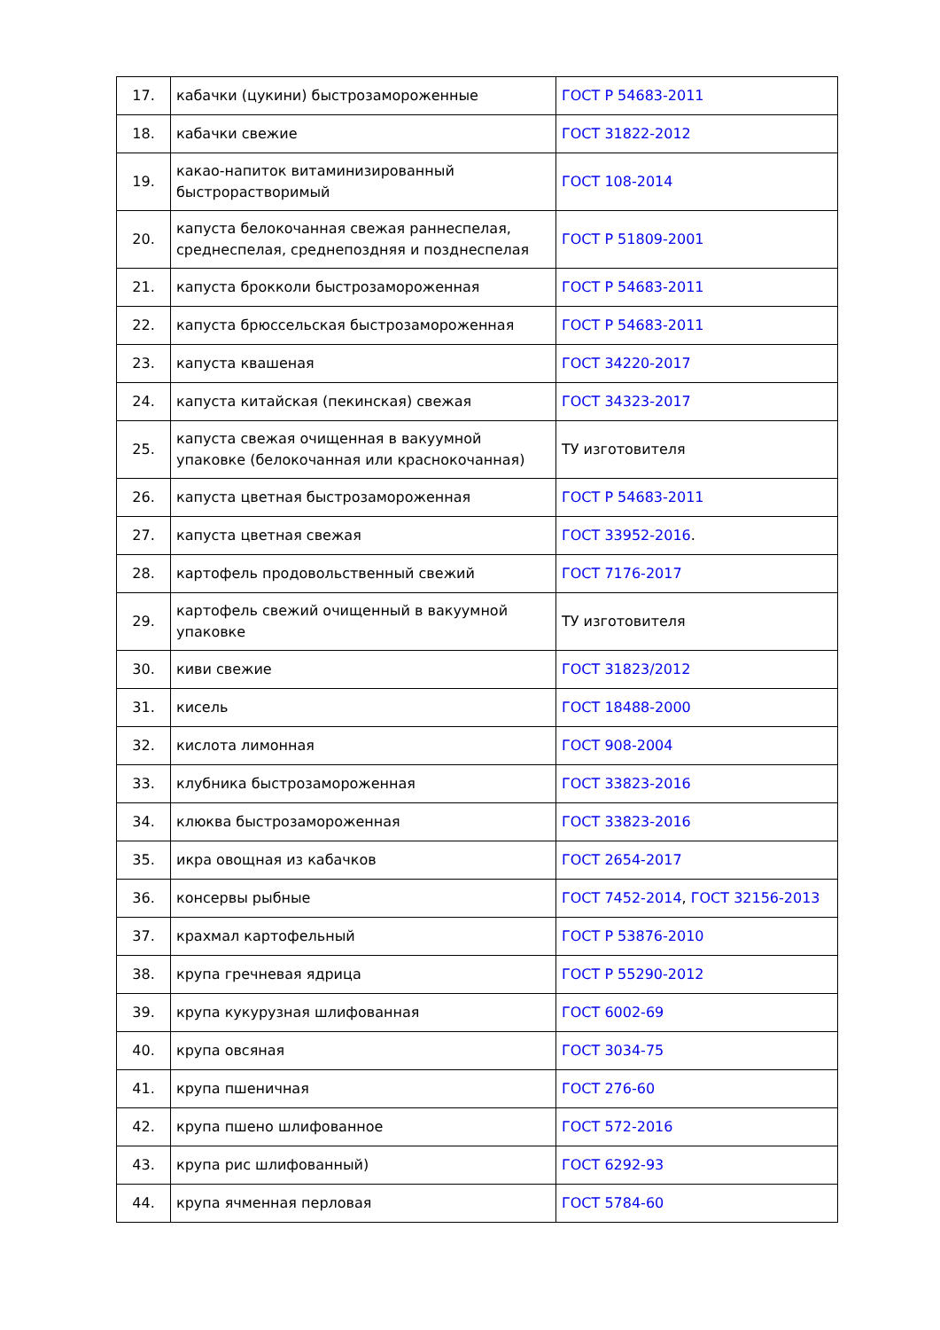| 17. | кабачки (цукини) быстрозамороженные | ГОСТ Р 54683-2011 |
| 18. | кабачки свежие | ГОСТ 31822-2012 |
| 19. | какао-напиток витаминизированный быстрорастворимый | ГОСТ 108-2014 |
| 20. | капуста белокочанная свежая раннеспелая, среднеспелая, среднепоздняя и позднеспелая | ГОСТ Р 51809-2001 |
| 21. | капуста брокколи быстрозамороженная | ГОСТ Р 54683-2011 |
| 22. | капуста брюссельская быстрозамороженная | ГОСТ Р 54683-2011 |
| 23. | капуста квашеная | ГОСТ 34220-2017 |
| 24. | капуста китайская (пекинская) свежая | ГОСТ 34323-2017 |
| 25. | капуста свежая очищенная в вакуумной упаковке (белокочанная или краснокочанная) | ТУ изготовителя |
| 26. | капуста цветная быстрозамороженная | ГОСТ Р 54683-2011 |
| 27. | капуста цветная свежая | ГОСТ 33952-2016 . |
| 28. | картофель продовольственный свежий | ГОСТ 7176-2017 |
| 29. | картофель свежий очищенный в вакуумной упаковке | ТУ изготовителя |
| 30. | киви свежие | ГОСТ 31823/2012 |
| 31. | кисель | ГОСТ 18488-2000 |
| 32. | кислота лимонная | ГОСТ 908-2004 |
| 33. | клубника быстрозамороженная | ГОСТ 33823-2016 |
| 34. | клюква быстрозамороженная | ГОСТ 33823-2016 |
| 35. | икра овощная из кабачков | ГОСТ 2654-2017 |
| 36. | консервы рыбные | ГОСТ 7452-2014 , ГОСТ 32156-2013 |
| 37. | крахмал картофельный | ГОСТ Р 53876-2010 |
| 38. | крупа гречневая ядрица | ГОСТ Р 55290-2012 |
| 39. | крупа кукурузная шлифованная | ГОСТ 6002-69 |
| 40. | крупа овсяная | ГОСТ 3034-75 |
| 41. | крупа пшеничная | ГОСТ 276-60 |
| 42. | крупа пшено шлифованное | ГОСТ 572-2016 |
| 43. | крупа рис шлифованный) | ГОСТ 6292-93 |
| 44. | крупа ячменная перловая | ГОСТ 5784-60 |